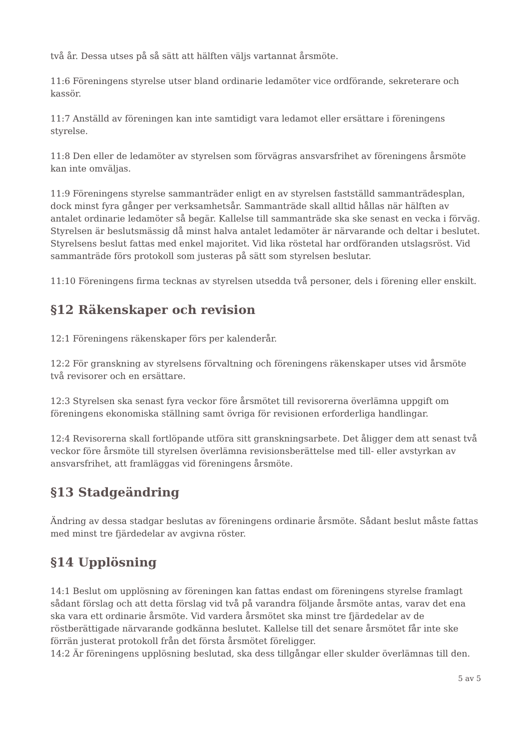två år. Dessa utses på så sätt att hälften väljs vartannat årsmöte.
11:6 Föreningens styrelse utser bland ordinarie ledamöter vice ordförande, sekreterare och kassör.
11:7 Anställd av föreningen kan inte samtidigt vara ledamot eller ersättare i föreningens styrelse.
11:8 Den eller de ledamöter av styrelsen som förvägras ansvarsfrihet av föreningens årsmöte kan inte omväljas.
11:9 Föreningens styrelse sammanträder enligt en av styrelsen fastställd sammanträdesplan, dock minst fyra gånger per verksamhetsår. Sammanträde skall alltid hållas när hälften av antalet ordinarie ledamöter så begär. Kallelse till sammanträde ska ske senast en vecka i förväg. Styrelsen är beslutsmässig då minst halva antalet ledamöter är närvarande och deltar i beslutet. Styrelsens beslut fattas med enkel majoritet. Vid lika röstetal har ordföranden utslagsröst. Vid sammanträde förs protokoll som justeras på sätt som styrelsen beslutar.
11:10 Föreningens firma tecknas av styrelsen utsedda två personer, dels i förening eller enskilt.
§12 Räkenskaper och revision
12:1 Föreningens räkenskaper förs per kalenderår.
12:2 För granskning av styrelsens förvaltning och föreningens räkenskaper utses vid årsmöte två revisorer och en ersättare.
12:3 Styrelsen ska senast fyra veckor före årsmötet till revisorerna överlämna uppgift om föreningens ekonomiska ställning samt övriga för revisionen erforderliga handlingar.
12:4 Revisorerna skall fortlöpande utföra sitt granskningsarbete. Det åligger dem att senast två veckor före årsmöte till styrelsen överlämna revisionsberättelse med till- eller avstyrkan av ansvarsfrihet, att framläggas vid föreningens årsmöte.
§13 Stadgeändring
Ändring av dessa stadgar beslutas av föreningens ordinarie årsmöte. Sådant beslut måste fattas med minst tre fjärdedelar av avgivna röster.
§14 Upplösning
14:1 Beslut om upplösning av föreningen kan fattas endast om föreningens styrelse framlagt sådant förslag och att detta förslag vid två på varandra följande årsmöte antas, varav det ena ska vara ett ordinarie årsmöte. Vid vardera årsmötet ska minst tre fjärdedelar av de röstberättigade närvarande godkänna beslutet. Kallelse till det senare årsmötet får inte ske förrän justerat protokoll från det första årsmötet föreligger.
14:2 Är föreningens upplösning beslutad, ska dess tillgångar eller skulder överlämnas till den.
5 av 5